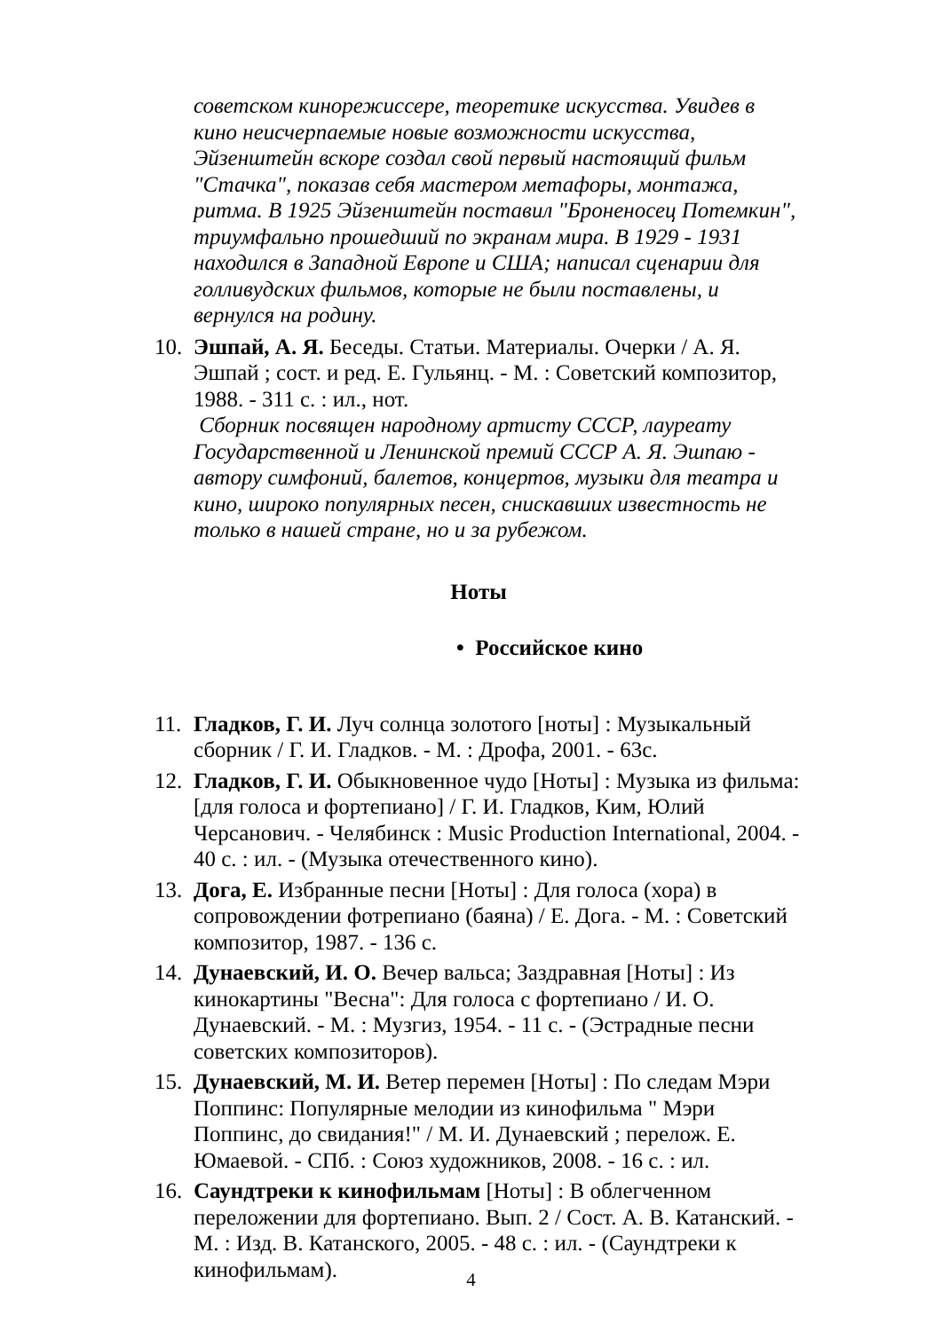советском кинорежиссере, теоретике искусства. Увидев в кино неисчерпаемые новые возможности искусства, Эйзенштейн вскоре создал свой первый настоящий фильм "Стачка", показав себя мастером метафоры, монтажа, ритма. В 1925 Эйзенштейн поставил "Броненосец Потемкин", триумфально прошедший по экранам мира. В 1929 - 1931 находился в Западной Европе и США; написал сценарии для голливудских фильмов, которые не были поставлены, и вернулся на родину.
10.
Эшпай, А. Я. Беседы. Статьи. Материалы. Очерки / А. Я. Эшпай ; сост. и ред. Е. Гульянц. - М. : Советский композитор, 1988. - 311 с. : ил., нот.
Сборник посвящен народному артисту СССР, лауреату Государственной и Ленинской премий СССР А. Я. Эшпаю - автору симфоний, балетов, концертов, музыки для театра и кино, широко популярных песен, снискавших известность не только в нашей стране, но и за рубежом.
Ноты
• Российское кино
11.
Гладков, Г. И. Луч солнца золотого [ноты] : Музыкальный сборник / Г. И. Гладков. - М. : Дрофа, 2001. - 63с.
12.
Гладков, Г. И. Обыкновенное чудо [Ноты] : Музыка из фильма: [для голоса и фортепиано] / Г. И. Гладков, Ким, Юлий Черсанович. - Челябинск : Music Production International, 2004. - 40 с. : ил. - (Музыка отечественного кино).
13.
Дога, Е. Избранные песни [Ноты] : Для голоса (хора) в сопровождении фотрепиано (баяна) / Е. Дога. - М. : Советский композитор, 1987. - 136 с.
14.
Дунаевский, И. О. Вечер вальса; Заздравная [Ноты] : Из кинокартины "Весна": Для голоса с фортепиано / И. О. Дунаевский. - М. : Музгиз, 1954. - 11 с. - (Эстрадные песни советских композиторов).
15.
Дунаевский, М. И. Ветер перемен [Ноты] : По следам Мэри Поппинс: Популярные мелодии из кинофильма " Мэри Поппинс, до свидания!" / М. И. Дунаевский ; перелож. Е. Юмаевой. - СПб. : Союз художников, 2008. - 16 с. : ил.
16.
Саундтреки к кинофильмам [Ноты] : В облегченном переложении для фортепиано. Вып. 2 / Сост. А. В. Катанский. - М. : Изд. В. Катанского, 2005. - 48 с. : ил. - (Саундтреки к кинофильмам).
4